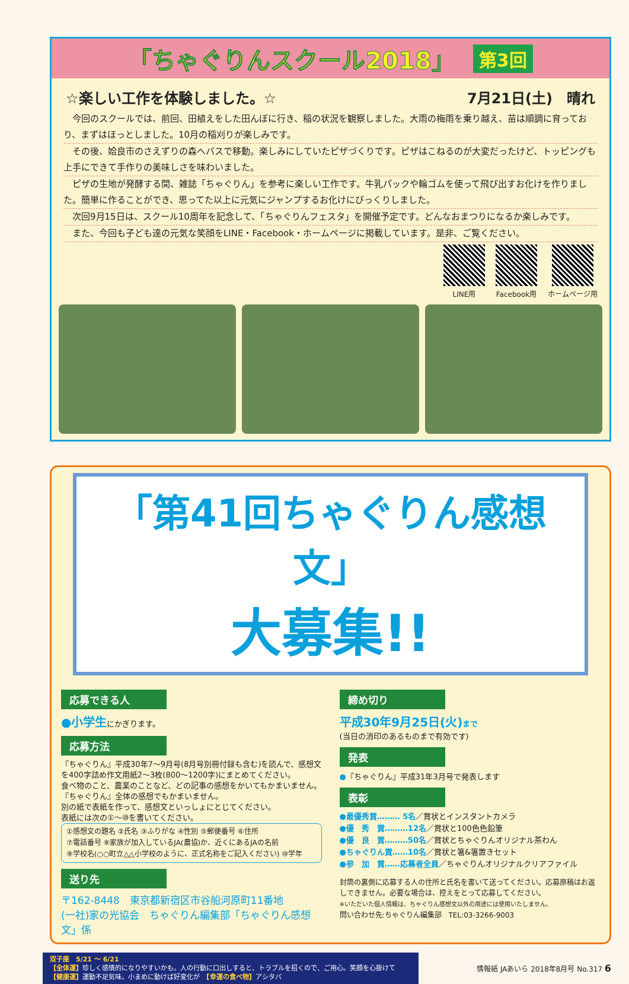「ちゃぐりんスクール2018」
第3回
☆楽しい工作を体験しました。☆ 7月21日(土)　晴れ
今回のスクールでは、前回、田植えをした田んぼに行き、稲の状況を観察しました。大雨の梅雨を乗り越え、苗は順調に育っており、まずはほっとしました。10月の稲刈りが楽しみです。
その後、姶良市のさえずりの森へバスで移動。楽しみにしていたピザづくりです。ピザはこねるのが大変だったけど、トッピングも上手にできて手作りの美味しさを味わいました。
ピザの生地が発酵する間、雑誌「ちゃぐりん」を参考に楽しい工作です。牛乳パックや輪ゴムを使って飛び出すお化けを作りました。簡単に作ることができ、思ってた以上に元気にジャンプするお化けにびっくりしました。
次回9月15日は、スクール10周年を記念して、「ちゃぐりんフェスタ」を開催予定です。どんなおまつりになるか楽しみです。
また、今回も子ども達の元気な笑顔をLINE・Facebook・ホームページに掲載しています。是非、ご覧ください。
LINE用 Facebook用 ホームページ用
「第41回ちゃぐりん感想文」
大募集!!
応募できる人
●小学生にかぎります。
応募方法
『ちゃぐりん』平成30年7〜9月号(8月号別冊付録も含む)を読んで、感想文を400字詰め作文用紙2〜3枚(800〜1200字)にまとめてください。
食べ物のこと、農業のことなど、どの記事の感想をかいてもかまいません。
『ちゃぐりん』全体の感想でもかまいません。
別の紙で表紙を作って、感想文といっしょにとじてください。
表紙には次の①〜⑩を書いてください。
①感想文の題名 ②氏名 ③ふりがな ④性別 ⑤郵便番号 ⑥住所
⑦電話番号 ⑧家族が加入しているJA(農協)か、近くにあるJAの名前
⑨学校名(○○町立△△小学校のように、正式名称をご記入ください) ⑩学年
送り先
〒162-8448　東京都新宿区市谷船河原町11番地
(一社)家の光協会　ちゃぐりん編集部「ちゃぐりん感想文」係
締め切り
平成30年9月25日(火) まで
(当日の消印のあるものまで有効です)
発表
●『ちゃぐりん』平成31年3月号で発表します
表彰
●最優秀賞……… 5名／賞状とインスタントカメラ
●優　秀　賞………12名／賞状と100色色鉛筆
●優　良　賞………50名／賞状とちゃぐりんオリジナル茶わん
●ちゃぐりん賞……10名／賞状と箸&箸置きセット
●参　加　賞……応募者全員／ちゃぐりんオリジナルクリアファイル
封筒の裏側に応募する人の住所と氏名を書いて送ってください。応募原稿はお返しできません。必要な場合は、控えをとって応募してください。
※いただいた個人情報は、ちゃぐりん感想文以外の用途には使用いたしません。
問い合わせ先:ちゃぐりん編集部　TEL:03-3266-9003
双子座　5/21 ～ 6/21
【全体運】珍しく感情的になりやすいかも。人の行動に口出しすると、トラブルを招くので、ご用心。笑顔を心掛けて
【健康運】運動不足気味。小まめに動けば好変化が　【幸運の食べ物】アシタバ
情報紙 JAあいら 2018年8月号 No.317 6